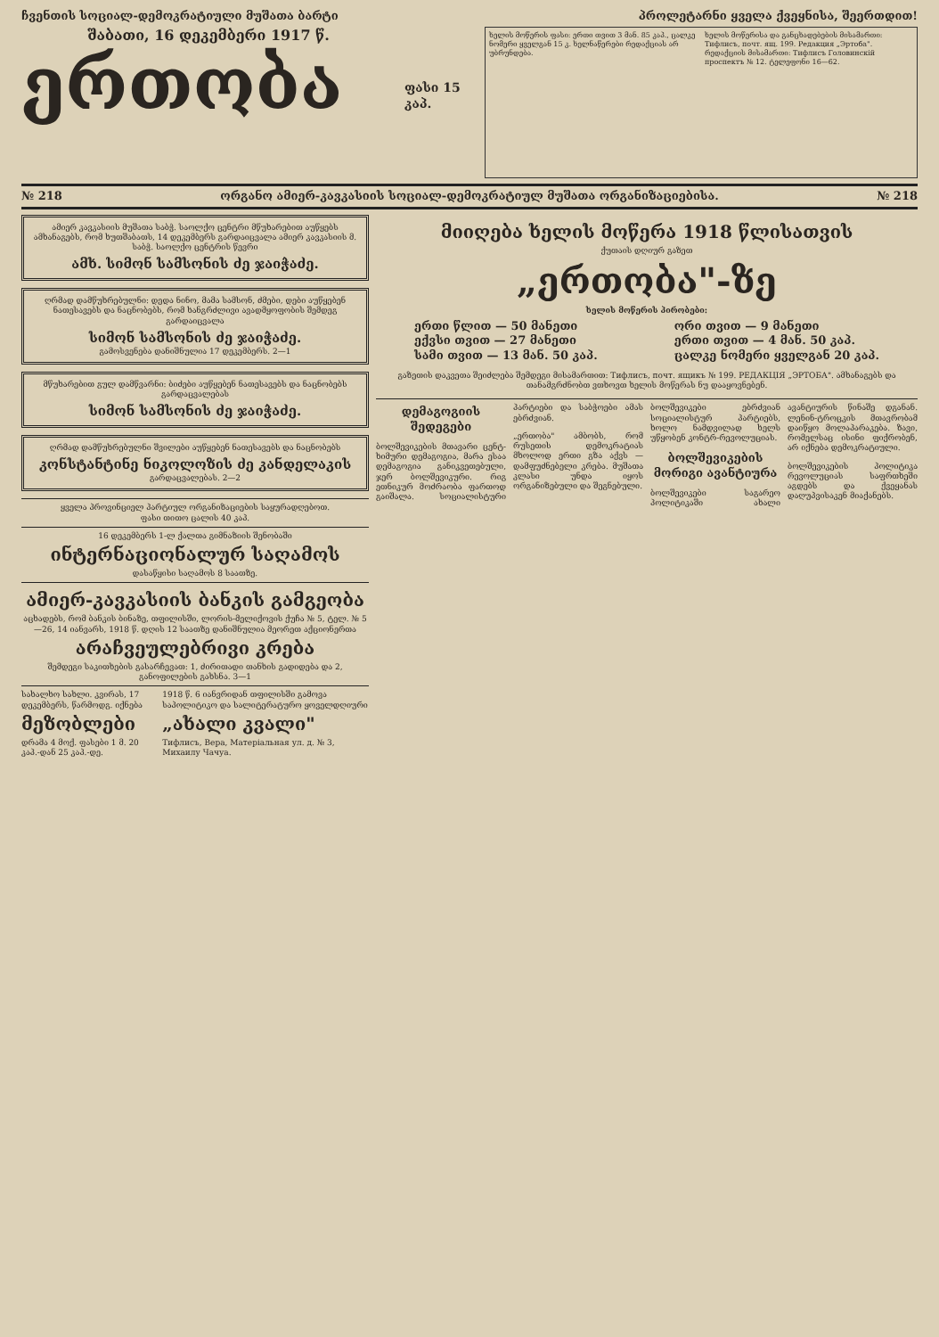ჩვენთის სოციალ-დემოკრატიული მუშათა ბარტი პროლეტარნი ყველა ქვეყნისა, შეერთდით!
შაბათი, 16 დეკემბერი 1917 წ.
ერთობა
ფასი 15 კაპ.
ხელის მოწერის ფასი: ერთი თვით 3 მან. 85 კაპ., ცალკე ნომერი ყველგან 15 კ. ხელნაწერები რედაქციას არ უბრუნდება.
ხელის მოწერისა და განცხადებების მისამართი: Тифлисъ, почт. ящ. 199. Редакция „Эртоба". რედაქციის მისამართი: Тифлисъ Головинскій проспектъ № 12. ტელეფონი 16—62.
№ 218 ორგანო ამიერ-კავკასიის სოციალ-დემოკრატიულ მუშათა ორგანიზაციებისა. № 218
ამიერ კავკასიის მუშათა საბჭ. საოლქო ცენტრი მწუხარებით აუწყებს ამხანაგებს, რომ ხუთშაბათს, 14 დეკემბერს გარდაიცვალა ამიერ კავკასიის მ. საბჭ. საოლქო ცენტრის წევრი
ამხ. სიმონ სამსონის ძე ჯაიჭაძე.
ღრმად დამწუხრებულნი: დედა ნინო, მამა სამსონ, ძმები, დები აუწყებენ ნათესავებს და ნაცნობებს, რომ ხანგრძლივი ავადმყოფობის შემდეგ გარდაიცვალა
სიმონ სამსონის ძე ჯაიჭაძე.
გამოსვენება დანიშნულია 17 დეკემბერს. 2—1
მწუხარებით გულ დამწვარნი: ბიძები აუწყებენ ნათესავებს და ნაცნობებს გარდაცვალებას
სიმონ სამსონის ძე ჯაიჭაძე.
ღრმად დამწუხრებულნი შვილები აუწყებენ ნათესავებს და ნაცნობებს
კონსტანტინე ნიკოლოზის ძე კანდელაკის
გარდაცვალებას. 2—2
ყველა პროვინციელ პარტიულ ორგანიზაციების საყურადღებოთ.
ფასი თითო ცალის 40 კაპ.
16 დეკემბერს 1-ლ ქალთა გიმნაზიის შენობაში
ინტერნაციონალურ საღამოს
დასაწყისი საღამოს 8 საათზე.
ამიერ-კავკასიის ბანკის გამგეობა
აცხადებს, რომ ბანკის ბინაზე, თფილისში, ლორის-მელიქოვის ქუჩა № 5, ტელ. № 5—26, 14 იანვარს, 1918 წ. დღის 12 საათზე დანიშნულია მეორეთ აქციონერთა
არაჩვეულებრივი კრება
შემდეგი საკითხების გასარჩევათ: 1, ძირითადი თანხის გადიდება და 2, განოფილების გახსნა. 3—1
სახალხო სახლი. კვირას, 17 დეკემბერს, წარმოდგ. იქნება
მეზობლები
დრამა 4 მოქ. ფასები 1 მ. 20 კაპ.-დან 25 კაპ.-დე.
1918 წ. 6 იანვრიდან თფილისში გამოვა საპოლიტიკო და სალიტერატურო ყოველდღიური
„ახალი კვალი"
Тифлисъ, Вера, Матеріальная ул. д. № 3, Михаилу Чачуа.
მიიღება ხელის მოწერა 1918 წლისათვის
ქუთაის დღიურ გაზეთ
„ერთობა"-ზე
ხელის მოწერის პირობები:
ერთი წლით — 50 მანეთი
ექვსი თვით — 27 მანეთი
სამი თვით — 13 მან. 50 კაპ.
ორი თვით — 9 მანეთი
ერთი თვით — 4 მან. 50 კაპ.
ცალკე ნომერი ყველგან 20 კაპ.
გაზეთის დაკვეთა შეიძლება შემდეგი მისამართით: Тифлисъ, почт. ящикъ № 199. РЕДАКЦІЯ „ЭРТОБА". ამხანაგებს და თანამგრძნობთ ვთხოვთ ხელის მოწერას ნუ დააყოვნებენ.
დემაგოგიის შედეგები
ბოლშევიკების მთავარი ცენტ-ხიმური დემაგოგია, მარა ესაა დემაგოგია განიკვეთებული, ჯერ ბოლშევიკური. რიგ ეთნიკურ მოძრაობა ფართოდ გაიშალა. სოციალისტური პარტიები და საბჭოები ამას ებრძვიან.
„ერთობა" ამბობს, რომ რუსეთის დემოკრატიას მხოლოდ ერთი გზა აქვს — დამფუძნებელი კრება. მუშათა კლასი უნდა იყოს ორგანიზებული და შეგნებული.
ბოლშევიკები ებრძვიან სოციალისტურ პარტიებს, ხოლო ნამდვილად ხელს უწყობენ კონტრ-რევოლუციას.
ბოლშევიკების მორიგი ავანტიურა
ბოლშევიკები საგარეო პოლიტიკაში ახალი ავანტიურის წინაშე დგანან. ლენინ-ტროცკის მთავრობამ დაიწყო მოლაპარაკება. ზავი, რომელსაც ისინი ფიქრობენ, არ იქნება დემოკრატიული.
ბოლშევიკების პოლიტიკა რევოლუციას საფრთხეში აგდებს და ქვეყანას დაღუპვისაკენ მიაქანებს.